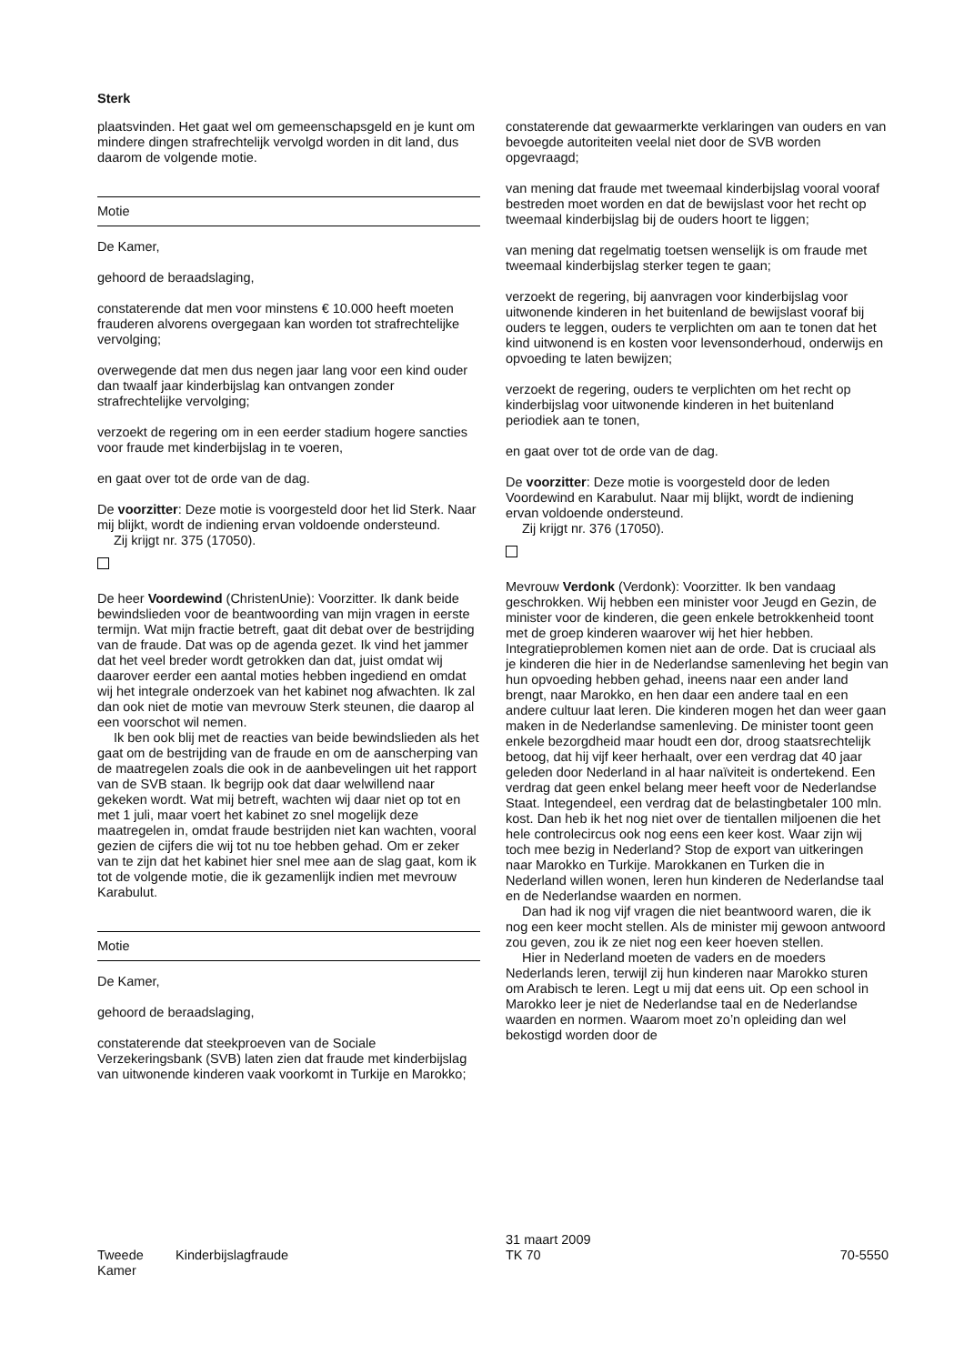Sterk
plaatsvinden. Het gaat wel om gemeenschapsgeld en je kunt om mindere dingen strafrechtelijk vervolgd worden in dit land, dus daarom de volgende motie.
Motie
De Kamer,
gehoord de beraadslaging,
constaterende dat men voor minstens € 10.000 heeft moeten frauderen alvorens overgegaan kan worden tot strafrechtelijke vervolging;
overwegende dat men dus negen jaar lang voor een kind ouder dan twaalf jaar kinderbijslag kan ontvangen zonder strafrechtelijke vervolging;
verzoekt de regering om in een eerder stadium hogere sancties voor fraude met kinderbijslag in te voeren,
en gaat over tot de orde van de dag.
De voorzitter: Deze motie is voorgesteld door het lid Sterk. Naar mij blijkt, wordt de indiening ervan voldoende ondersteund.
Zij krijgt nr. 375 (17050).
De heer Voordewind (ChristenUnie): Voorzitter. Ik dank beide bewindslieden voor de beantwoording van mijn vragen in eerste termijn. Wat mijn fractie betreft, gaat dit debat over de bestrijding van de fraude. Dat was op de agenda gezet. Ik vind het jammer dat het veel breder wordt getrokken dan dat, juist omdat wij daarover eerder een aantal moties hebben ingediend en omdat wij het integrale onderzoek van het kabinet nog afwachten. Ik zal dan ook niet de motie van mevrouw Sterk steunen, die daarop al een voorschot wil nemen.
Ik ben ook blij met de reacties van beide bewindslieden als het gaat om de bestrijding van de fraude en om de aanscherping van de maatregelen zoals die ook in de aanbevelingen uit het rapport van de SVB staan. Ik begrijp ook dat daar welwillend naar gekeken wordt. Wat mij betreft, wachten wij daar niet op tot en met 1 juli, maar voert het kabinet zo snel mogelijk deze maatregelen in, omdat fraude bestrijden niet kan wachten, vooral gezien de cijfers die wij tot nu toe hebben gehad. Om er zeker van te zijn dat het kabinet hier snel mee aan de slag gaat, kom ik tot de volgende motie, die ik gezamenlijk indien met mevrouw Karabulut.
Motie
De Kamer,
gehoord de beraadslaging,
constaterende dat steekproeven van de Sociale Verzekeringsbank (SVB) laten zien dat fraude met kinderbijslag van uitwonende kinderen vaak voorkomt in Turkije en Marokko;
constaterende dat gewaarmerkte verklaringen van ouders en van bevoegde autoriteiten veelal niet door de SVB worden opgevraagd;
van mening dat fraude met tweemaal kinderbijslag vooral vooraf bestreden moet worden en dat de bewijslast voor het recht op tweemaal kinderbijslag bij de ouders hoort te liggen;
van mening dat regelmatig toetsen wenselijk is om fraude met tweemaal kinderbijslag sterker tegen te gaan;
verzoekt de regering, bij aanvragen voor kinderbijslag voor uitwonende kinderen in het buitenland de bewijslast vooraf bij ouders te leggen, ouders te verplichten om aan te tonen dat het kind uitwonend is en kosten voor levensonderhoud, onderwijs en opvoeding te laten bewijzen;
verzoekt de regering, ouders te verplichten om het recht op kinderbijslag voor uitwonende kinderen in het buitenland periodiek aan te tonen,
en gaat over tot de orde van de dag.
De voorzitter: Deze motie is voorgesteld door de leden Voordewind en Karabulut. Naar mij blijkt, wordt de indiening ervan voldoende ondersteund.
Zij krijgt nr. 376 (17050).
Mevrouw Verdonk (Verdonk): Voorzitter. Ik ben vandaag geschrokken. Wij hebben een minister voor Jeugd en Gezin, de minister voor de kinderen, die geen enkele betrokkenheid toont met de groep kinderen waarover wij het hier hebben. Integratieproblemen komen niet aan de orde. Dat is cruciaal als je kinderen die hier in de Nederlandse samenleving het begin van hun opvoeding hebben gehad, ineens naar een ander land brengt, naar Marokko, en hen daar een andere taal en een andere cultuur laat leren. Die kinderen mogen het dan weer gaan maken in de Nederlandse samenleving. De minister toont geen enkele bezorgdheid maar houdt een dor, droog staatsrechtelijk betoog, dat hij vijf keer herhaalt, over een verdrag dat 40 jaar geleden door Nederland in al haar naïviteit is ondertekend. Een verdrag dat geen enkel belang meer heeft voor de Nederlandse Staat. Integendeel, een verdrag dat de belastingbetaler 100 mln. kost. Dan heb ik het nog niet over de tientallen miljoenen die het hele controlecircus ook nog eens een keer kost. Waar zijn wij toch mee bezig in Nederland? Stop de export van uitkeringen naar Marokko en Turkije. Marokkanen en Turken die in Nederland willen wonen, leren hun kinderen de Nederlandse taal en de Nederlandse waarden en normen.
Dan had ik nog vijf vragen die niet beantwoord waren, die ik nog een keer mocht stellen. Als de minister mij gewoon antwoord zou geven, zou ik ze niet nog een keer hoeven stellen.
Hier in Nederland moeten de vaders en de moeders Nederlands leren, terwijl zij hun kinderen naar Marokko sturen om Arabisch te leren. Legt u mij dat eens uit. Op een school in Marokko leer je niet de Nederlandse taal en de Nederlandse waarden en normen. Waarom moet zo’n opleiding dan wel bekostigd worden door de
Tweede Kamer
Kinderbijslagfraude
31 maart 2009
TK 70
70-5550